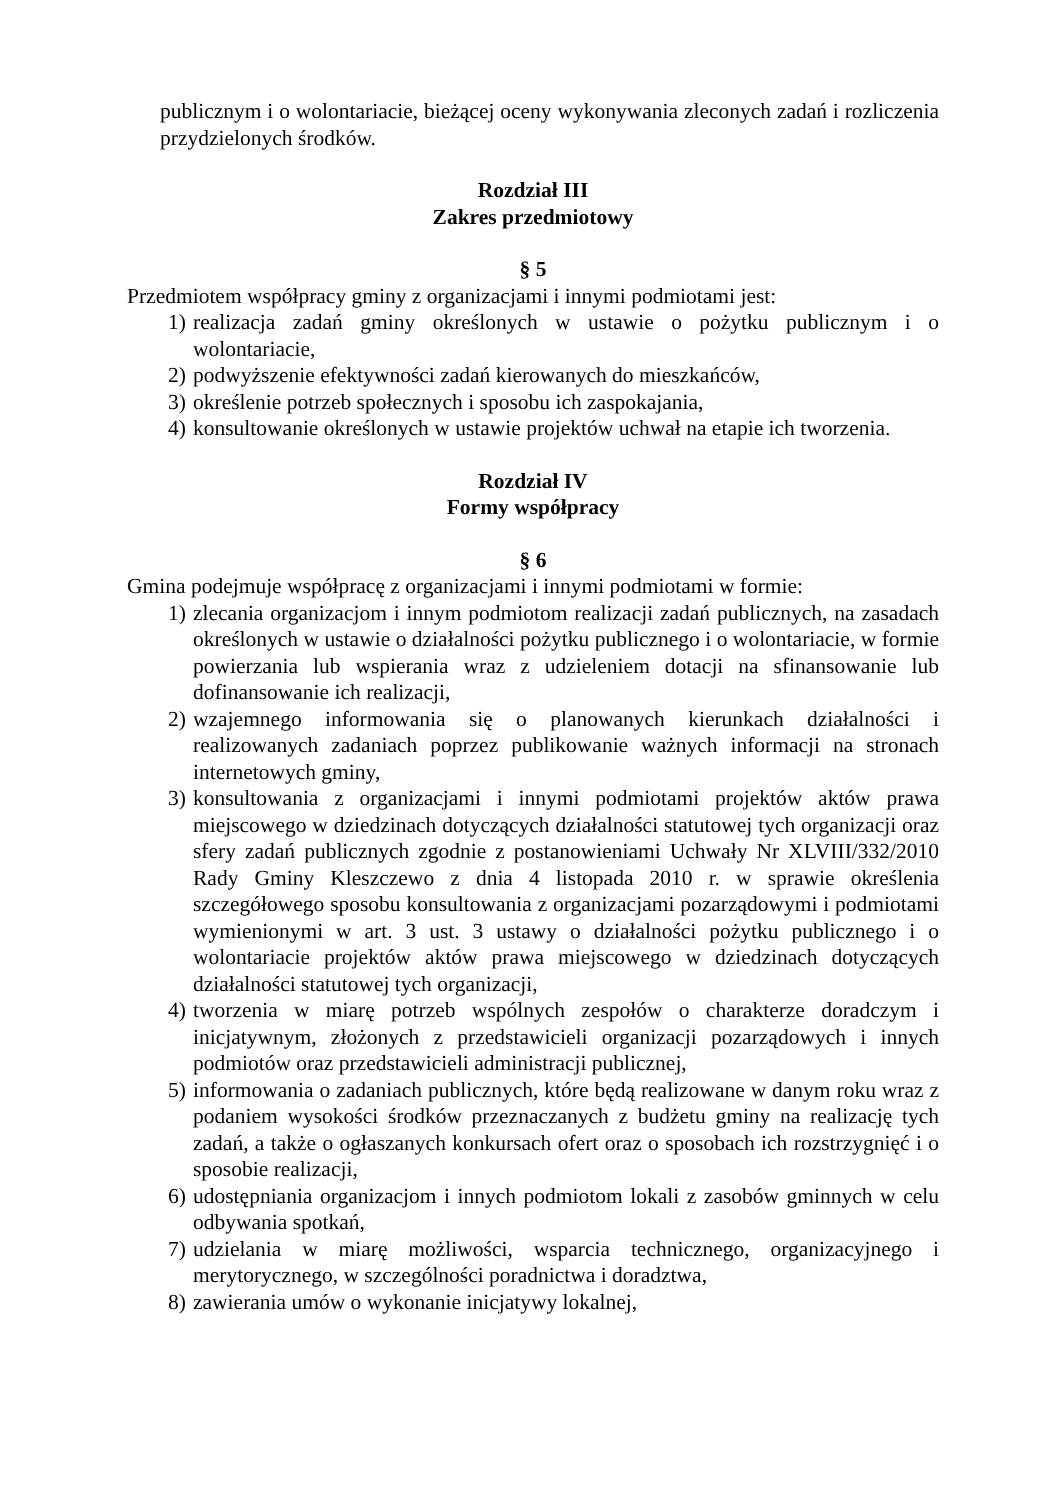publicznym i o wolontariacie, bieżącej oceny wykonywania zleconych zadań i rozliczenia przydzielonych środków.
Rozdział III
Zakres przedmiotowy
§ 5
Przedmiotem współpracy gminy z organizacjami i innymi podmiotami jest:
1) realizacja zadań gminy określonych w ustawie o pożytku publicznym i o wolontariacie,
2) podwyższenie efektywności zadań kierowanych do mieszkańców,
3) określenie potrzeb społecznych i sposobu ich zaspokajania,
4) konsultowanie określonych w ustawie projektów uchwał na etapie ich tworzenia.
Rozdział IV
Formy współpracy
§ 6
Gmina podejmuje współpracę z organizacjami i innymi podmiotami w formie:
1) zlecania organizacjom i innym podmiotom realizacji zadań publicznych, na zasadach określonych w ustawie o działalności pożytku publicznego i o wolontariacie, w formie powierzania lub wspierania wraz z udzieleniem dotacji na sfinansowanie lub dofinansowanie ich realizacji,
2) wzajemnego informowania się o planowanych kierunkach działalności i realizowanych zadaniach poprzez publikowanie ważnych informacji na stronach internetowych gminy,
3) konsultowania z organizacjami i innymi podmiotami projektów aktów prawa miejscowego w dziedzinach dotyczących działalności statutowej tych organizacji oraz sfery zadań publicznych zgodnie z postanowieniami Uchwały Nr XLVIII/332/2010 Rady Gminy Kleszczewo z dnia 4 listopada 2010 r. w sprawie określenia szczegółowego sposobu konsultowania z organizacjami pozarządowymi i podmiotami wymienionymi w art. 3 ust. 3 ustawy o działalności pożytku publicznego i o wolontariacie projektów aktów prawa miejscowego w dziedzinach dotyczących działalności statutowej tych organizacji,
4) tworzenia w miarę potrzeb wspólnych zespołów o charakterze doradczym i inicjatywnym, złożonych z przedstawicieli organizacji pozarządowych i innych podmiotów oraz przedstawicieli administracji publicznej,
5) informowania o zadaniach publicznych, które będą realizowane w danym roku wraz z podaniem wysokości środków przeznaczanych z budżetu gminy na realizację tych zadań, a także o ogłaszanych konkursach ofert oraz o sposobach ich rozstrzygnięć i o sposobie realizacji,
6) udostępniania organizacjom i innych podmiotom lokali z zasobów gminnych w celu odbywania spotkań,
7) udzielania w miarę możliwości, wsparcia technicznego, organizacyjnego i merytorycznego, w szczególności poradnictwa i doradztwa,
8) zawierania umów o wykonanie inicjatywy lokalnej,